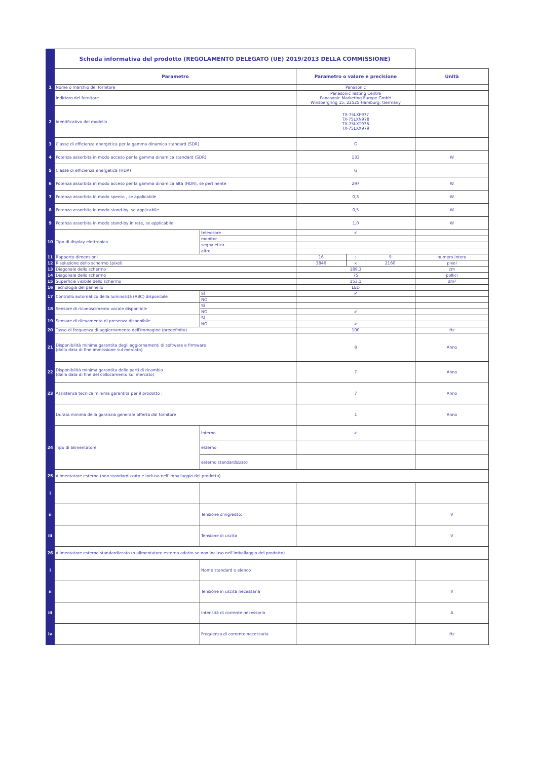| | Scheda informativa del prodotto (REGOLAMENTO DELEGATO (UE) 2019/2013 DELLA COMMISSIONE) | | | | | |
| | Parametro | | Parametro o valore e precisione | | | Unità |
| 1 | Nome o marchio del fornitore | | Panasonic | | | |
| | Indirizzo del fornitore | | Panasonic Testing Centre Panasonic Marketing Europe GmbH Winsbergring 15, 22525 Hamburg, Germany | | | |
| 2 | Identificativo del modello | | TX-75LXF977 TX-75LXN978 TX-75LXT976 TX-75LXX979 | | | |
| 3 | Classe di efficienza energetica per la gamma dinamica standard (SDR) | | G | | | |
| 4 | Potenza assorbita in modo acceso per la gamma dinamica standard (SDR) | | 133 | | | W |
| 5 | Classe di efficienza energetica (HDR) | | G | | | |
| 6 | Potenza assorbita in modo acceso per la gamma dinamica alta (HDR), se pertinente | | 297 | | | W |
| 7 | Potenza assorbita in modo spento , se applicabile | | 0,3 | | | W |
| 8 | Potenza assorbita in modo stand-by, se applicabile | | 0,5 | | | W |
| 9 | Potenza assorbita in modo stand-by in rete, se applicabile | | 1,0 | | | W |
| 10 | Tipo di display elettronico | televisore | ✔ | | | |
| | | monitor | | | | |
| | | segnaletica | | | | |
| | | altro | | | | |
| 11 | Rapporto dimensioni | | 16 | : | 9 | numero intero |
| 12 | Risoluzione dello schermo (pixel) | | 3840 | x | 2160 | pixel |
| 13 | Diagonale dello schermo | | 189,3 | | | cm |
| 14 | Diagonale dello schermo | | 75 | | | pollici |
| 15 | Superficie visibile dello schermo | | 153,1 | | | dm² |
| 16 | Tecnologia del pannello | | LED | | | |
| 17 | Controllo automatico della luminosità (ABC) disponibile | SÌ | ✔ | | | |
| | | NO | | | | |
| 18 | Sensore di riconoscimento vocale disponibile | SÌ | | | | |
| | | NO | ✔ | | | |
| 19 | Sensore di rilevamento di presenza disponibile | SÌ | | | | |
| | | NO | ✔ | | | |
| 20 | Tasso di frequenza di aggiornamento dell'immagine (predefinito) | | 100 | | | Hz |
| 21 | Disponibilità minima garantita degli aggiornamenti di software e firmware (dalla data di fine immissione sul mercato) | | 8 | | | Anno |
| 22 | Disponibilità minima garantita delle parti di ricambio (dalla data di fine del collocamento sul mercato) | | 7 | | | Anno |
| 23 | Assistenza tecnica minima garantita per il prodotto : | | 7 | | | Anno |
| | Durata minima della garanzia generale offerta dal fornitore | | 1 | | | Anno |
| 24 | Tipo di alimentatore | Interno | ✔ | | | |
| | | esterno | | | | |
| | | esterno standardizzato | | | | |
| 25 | Alimentatore esterno (non standardizzato e incluso nell'imballaggio del prodotto) | | | | | |
| i | | | | | | |
| ii | | Tensione d'ingresso: | | | | V |
| iii | | Tensione di uscita | | | | V |
| 26 | Alimentatore esterno standardizzato (o alimentatore esterno adatto se non incluso nell'imballaggio del prodotto) | | | | | |
| i | | Nome standard o elenco | | | | |
| ii | | Tensione in uscita necessaria | | | | V |
| iii | | Intensità di corrente necessaria | | | | A |
| iv | | Frequenza di corrente necessaria | | | | Hz |